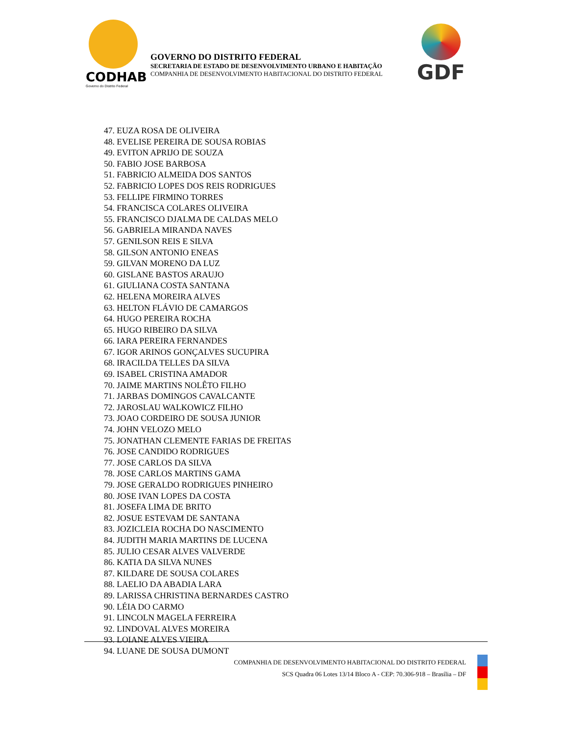CODHAB
Governo do Distrito Federal
GOVERNO DO DISTRITO FEDERAL
SECRETARIA DE ESTADO DE DESENVOLVIMENTO URBANO E HABITAÇÃO
COMPANHIA DE DESENVOLVIMENTO HABITACIONAL DO DISTRITO FEDERAL
GDF
47. EUZA ROSA DE OLIVEIRA
48. EVELISE PEREIRA DE SOUSA ROBIAS
49. EVITON APRIJO DE SOUZA
50. FABIO JOSE BARBOSA
51. FABRICIO ALMEIDA DOS SANTOS
52. FABRICIO LOPES DOS REIS RODRIGUES
53. FELLIPE FIRMINO TORRES
54. FRANCISCA COLARES OLIVEIRA
55. FRANCISCO DJALMA DE CALDAS MELO
56. GABRIELA MIRANDA NAVES
57. GENILSON REIS E SILVA
58. GILSON ANTONIO ENEAS
59. GILVAN MORENO DA LUZ
60. GISLANE BASTOS ARAUJO
61. GIULIANA COSTA SANTANA
62. HELENA MOREIRA ALVES
63. HELTON FLÁVIO DE CAMARGOS
64. HUGO PEREIRA ROCHA
65. HUGO RIBEIRO DA SILVA
66. IARA PEREIRA FERNANDES
67. IGOR ARINOS GONÇALVES SUCUPIRA
68. IRACILDA TELLES DA SILVA
69. ISABEL CRISTINA AMADOR
70. JAIME MARTINS NOLÊTO FILHO
71. JARBAS DOMINGOS CAVALCANTE
72. JAROSLAU WALKOWICZ FILHO
73. JOAO CORDEIRO DE SOUSA JUNIOR
74. JOHN VELOZO MELO
75. JONATHAN CLEMENTE FARIAS DE FREITAS
76. JOSE CANDIDO RODRIGUES
77. JOSE CARLOS DA SILVA
78. JOSE CARLOS MARTINS GAMA
79. JOSE GERALDO RODRIGUES PINHEIRO
80. JOSE IVAN LOPES DA COSTA
81. JOSEFA LIMA DE BRITO
82. JOSUE ESTEVAM DE SANTANA
83. JOZICLEIA ROCHA DO NASCIMENTO
84. JUDITH MARIA MARTINS DE LUCENA
85. JULIO CESAR ALVES VALVERDE
86. KATIA DA SILVA NUNES
87. KILDARE DE SOUSA COLARES
88. LAELIO DA ABADIA LARA
89. LARISSA CHRISTINA BERNARDES CASTRO
90. LÉIA DO CARMO
91. LINCOLN MAGELA FERREIRA
92. LINDOVAL ALVES MOREIRA
93. LOIANE ALVES VIEIRA
94. LUANE DE SOUSA DUMONT
COMPANHIA DE DESENVOLVIMENTO HABITACIONAL DO DISTRITO FEDERAL
SCS Quadra 06 Lotes 13/14 Bloco A - CEP: 70.306-918 – Brasília – DF